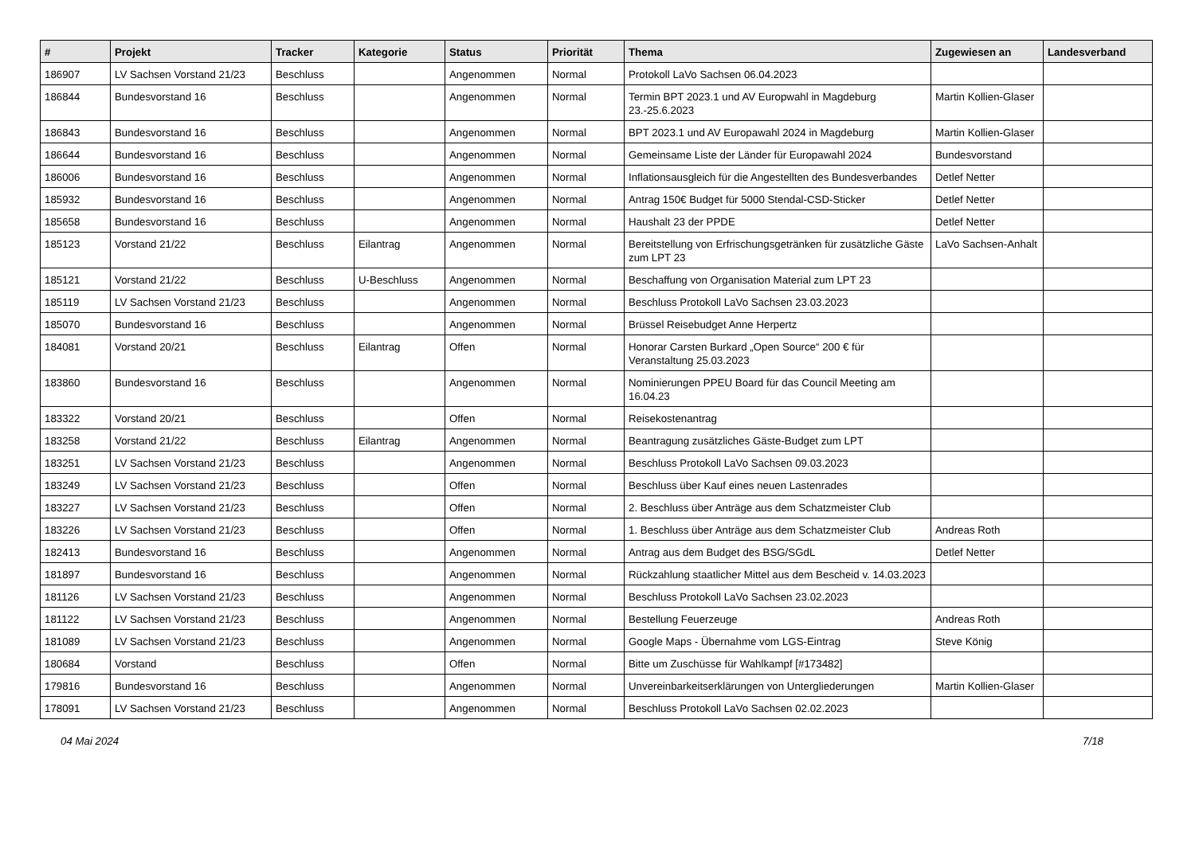| # | Projekt | Tracker | Kategorie | Status | Priorität | Thema | Zugewiesen an | Landesverband |
| --- | --- | --- | --- | --- | --- | --- | --- | --- |
| 186907 | LV Sachsen Vorstand 21/23 | Beschluss | | Angenommen | Normal | Protokoll LaVo Sachsen 06.04.2023 | | |
| 186844 | Bundesvorstand 16 | Beschluss | | Angenommen | Normal | Termin BPT 2023.1 und AV Europwahl in Magdeburg 23.-25.6.2023 | Martin Kollien-Glaser | |
| 186843 | Bundesvorstand 16 | Beschluss | | Angenommen | Normal | BPT 2023.1 und AV Europawahl 2024 in Magdeburg | Martin Kollien-Glaser | |
| 186644 | Bundesvorstand 16 | Beschluss | | Angenommen | Normal | Gemeinsame Liste der Länder für Europawahl 2024 | Bundesvorstand | |
| 186006 | Bundesvorstand 16 | Beschluss | | Angenommen | Normal | Inflationsausgleich für die Angestellten des Bundesverbandes | Detlef Netter | |
| 185932 | Bundesvorstand 16 | Beschluss | | Angenommen | Normal | Antrag 150€ Budget für 5000 Stendal-CSD-Sticker | Detlef Netter | |
| 185658 | Bundesvorstand 16 | Beschluss | | Angenommen | Normal | Haushalt 23 der PPDE | Detlef Netter | |
| 185123 | Vorstand 21/22 | Beschluss | Eilantrag | Angenommen | Normal | Bereitstellung von Erfrischungsgetränken für zusätzliche Gäste zum LPT 23 | LaVo Sachsen-Anhalt | |
| 185121 | Vorstand 21/22 | Beschluss | U-Beschluss | Angenommen | Normal | Beschaffung von Organisation Material zum LPT 23 | | |
| 185119 | LV Sachsen Vorstand 21/23 | Beschluss | | Angenommen | Normal | Beschluss Protokoll LaVo Sachsen 23.03.2023 | | |
| 185070 | Bundesvorstand 16 | Beschluss | | Angenommen | Normal | Brüssel Reisebudget Anne Herpertz | | |
| 184081 | Vorstand 20/21 | Beschluss | Eilantrag | Offen | Normal | Honorar Carsten Burkard „Open Source“ 200 € für Veranstaltung 25.03.2023 | | |
| 183860 | Bundesvorstand 16 | Beschluss | | Angenommen | Normal | Nominierungen PPEU Board für das Council Meeting am 16.04.23 | | |
| 183322 | Vorstand 20/21 | Beschluss | | Offen | Normal | Reisekostenantrag | | |
| 183258 | Vorstand 21/22 | Beschluss | Eilantrag | Angenommen | Normal | Beantragung zusätzliches Gäste-Budget zum LPT | | |
| 183251 | LV Sachsen Vorstand 21/23 | Beschluss | | Angenommen | Normal | Beschluss Protokoll LaVo Sachsen 09.03.2023 | | |
| 183249 | LV Sachsen Vorstand 21/23 | Beschluss | | Offen | Normal | Beschluss über Kauf eines neuen Lastenrades | | |
| 183227 | LV Sachsen Vorstand 21/23 | Beschluss | | Offen | Normal | 2. Beschluss über Anträge aus dem Schatzmeister Club | | |
| 183226 | LV Sachsen Vorstand 21/23 | Beschluss | | Offen | Normal | 1. Beschluss über Anträge aus dem Schatzmeister Club | Andreas Roth | |
| 182413 | Bundesvorstand 16 | Beschluss | | Angenommen | Normal | Antrag aus dem Budget des BSG/SGdL | Detlef Netter | |
| 181897 | Bundesvorstand 16 | Beschluss | | Angenommen | Normal | Rückzahlung staatlicher Mittel aus dem Bescheid v. 14.03.2023 | | |
| 181126 | LV Sachsen Vorstand 21/23 | Beschluss | | Angenommen | Normal | Beschluss Protokoll LaVo Sachsen 23.02.2023 | | |
| 181122 | LV Sachsen Vorstand 21/23 | Beschluss | | Angenommen | Normal | Bestellung Feuerzeuge | Andreas Roth | |
| 181089 | LV Sachsen Vorstand 21/23 | Beschluss | | Angenommen | Normal | Google Maps - Übernahme vom LGS-Eintrag | Steve König | |
| 180684 | Vorstand | Beschluss | | Offen | Normal | Bitte um Zuschüsse für Wahlkampf [#173482] | | |
| 179816 | Bundesvorstand 16 | Beschluss | | Angenommen | Normal | Unvereinbarkeitserklärungen von Untergliederungen | Martin Kollien-Glaser | |
| 178091 | LV Sachsen Vorstand 21/23 | Beschluss | | Angenommen | Normal | Beschluss Protokoll LaVo Sachsen 02.02.2023 | | |
04 Mai 2024 7/18